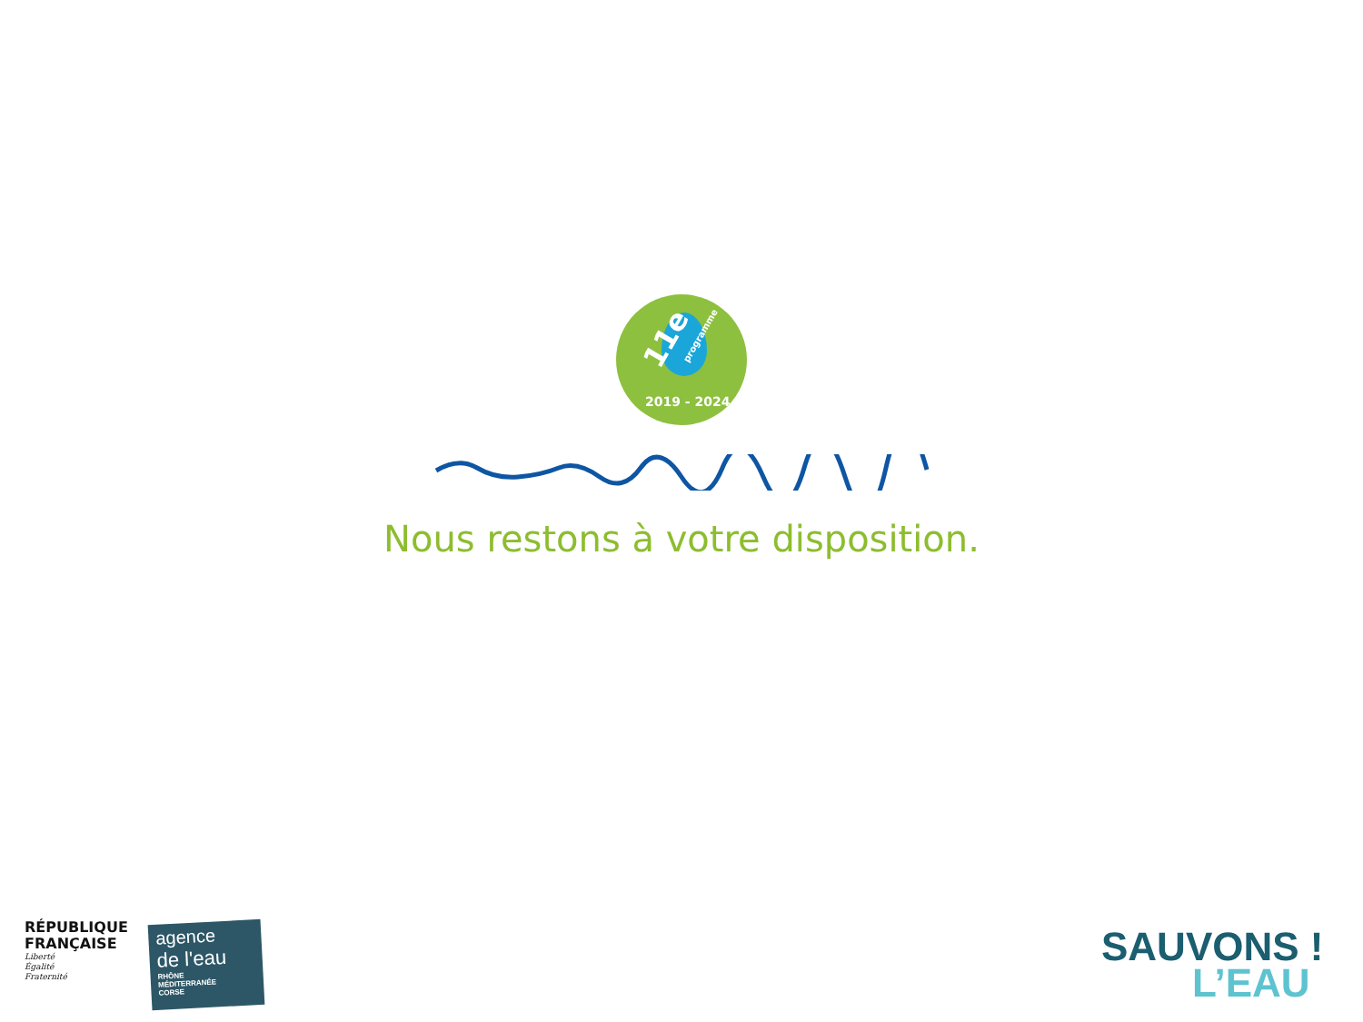11e programme
2019 - 2024
Nous restons à votre disposition.
RÉPUBLIQUE
FRANÇAISE
Liberté
Égalité
Fraternité
agence
de l'eau
RHÔNE
MÉDITERRANÉE
CORSE
SAUVONS !
L’EAU